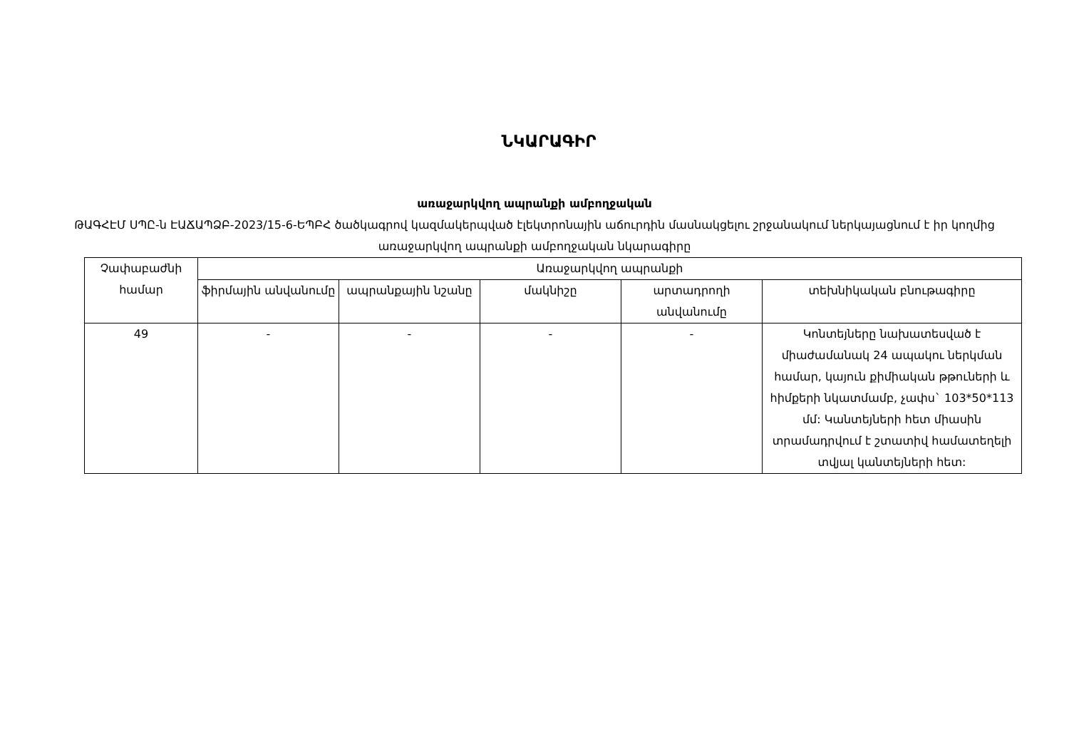ՆԿԱՐԱԳԻՐ
առաջարկվող ապրանքի ամբողջական
ԹԱԳՀԷՄ ՍՊԸ-ն ԷԱՃԱՊՁԲ-2023/15-6-ԵՊԲՀ ծածկագրով կազմակերպված էլեկտրոնային աճուրդին մասնակցելու շրջանակում ներկայացնում է իր կողմից առաջարկվող ապրանքի ամբողջական նկարագիրը
| Չափաբաժնի համար | Առաջարկվող ապրանքի | | | | |
| --- | --- | --- | --- | --- | --- |
| | ֆիրմային անվանումը | ապրանքային նշանը | մակնիշը | արտադրողի անվանումը | տեխնիկական բնութագիրը |
| 49 | - | - | - | - | Կոնտեյները նախատեսված է միաժամանակ 24 ապակու ներկման համար, կայուն քիմիական թթուների և հիմքերի նկատմամբ, չափս` 103*50*113 մմ: Կանտեյների հետ միասին տրամադրվում է շտատիվ համատեղելի տվյալ կանտեյների հետ: |